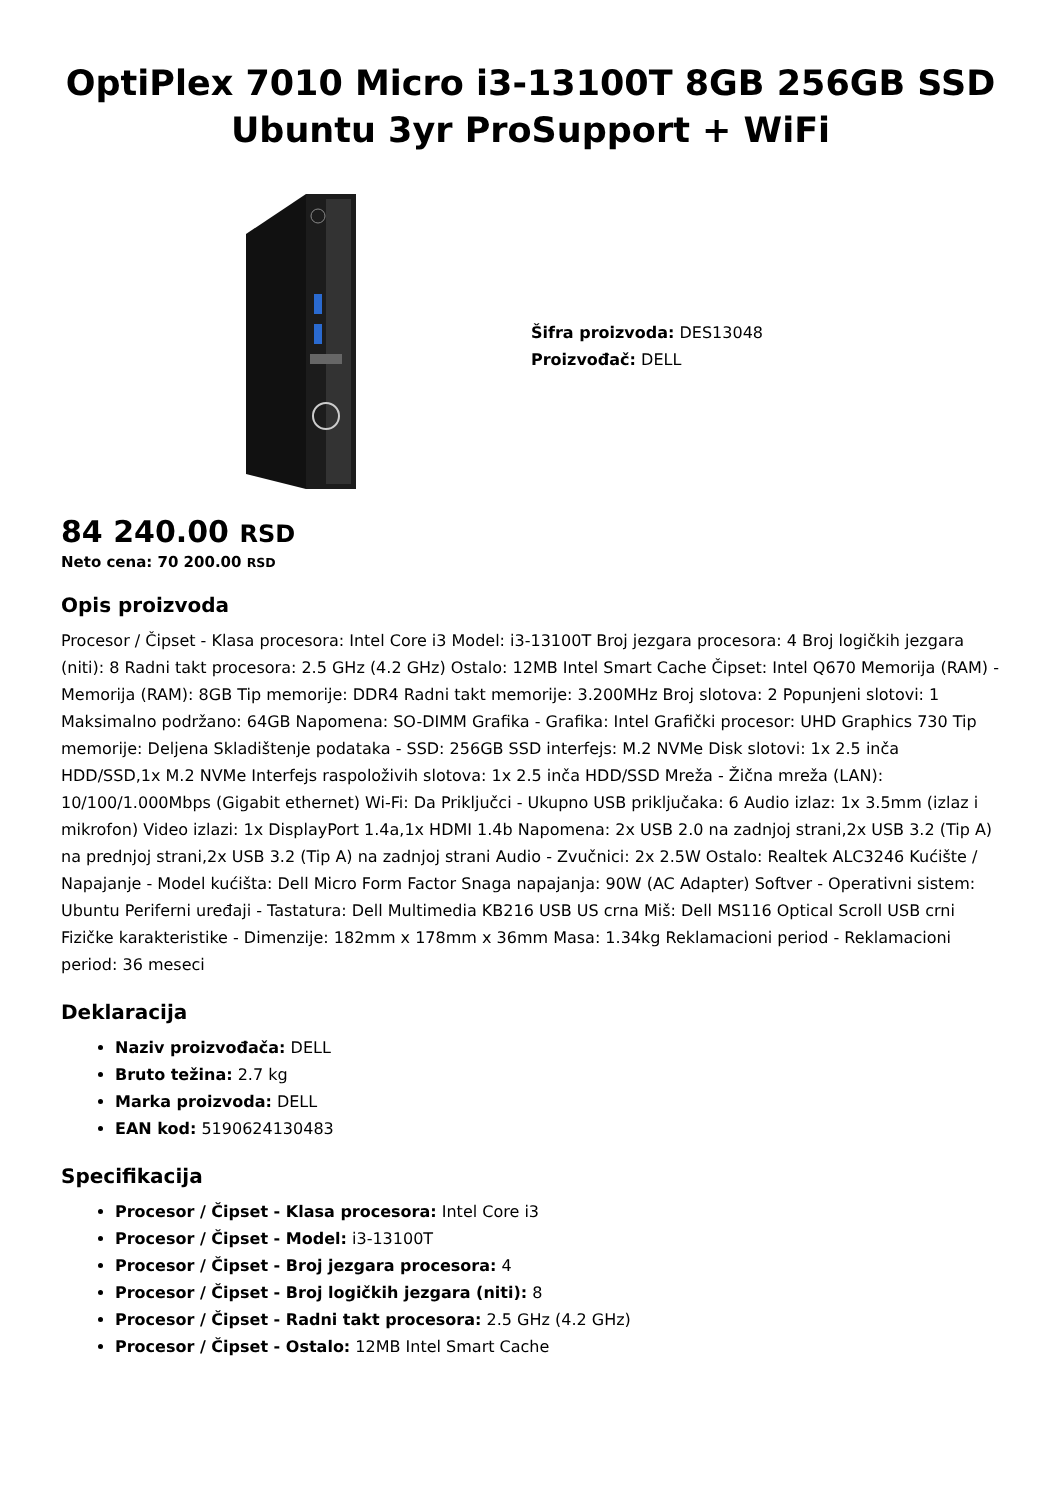OptiPlex 7010 Micro i3-13100T 8GB 256GB SSD Ubuntu 3yr ProSupport + WiFi
Šifra proizvoda: DES13048
Proizvođač: DELL
84 240.00 RSD
Neto cena: 70 200.00 RSD
Opis proizvoda
Procesor / Čipset - Klasa procesora: Intel Core i3 Model: i3-13100T Broj jezgara procesora: 4 Broj logičkih jezgara (niti): 8 Radni takt procesora: 2.5 GHz (4.2 GHz) Ostalo: 12MB Intel Smart Cache Čipset: Intel Q670 Memorija (RAM) - Memorija (RAM): 8GB Tip memorije: DDR4 Radni takt memorije: 3.200MHz Broj slotova: 2 Popunjeni slotovi: 1 Maksimalno podržano: 64GB Napomena: SO-DIMM Grafika - Grafika: Intel Grafički procesor: UHD Graphics 730 Tip memorije: Deljena Skladištenje podataka - SSD: 256GB SSD interfejs: M.2 NVMe Disk slotovi: 1x 2.5 inča HDD/SSD,1x M.2 NVMe Interfejs raspoloživih slotova: 1x 2.5 inča HDD/SSD Mreža - Žična mreža (LAN): 10/100/1.000Mbps (Gigabit ethernet) Wi-Fi: Da Priključci - Ukupno USB priključaka: 6 Audio izlaz: 1x 3.5mm (izlaz i mikrofon) Video izlazi: 1x DisplayPort 1.4a,1x HDMI 1.4b Napomena: 2x USB 2.0 na zadnjoj strani,2x USB 3.2 (Tip A) na prednjoj strani,2x USB 3.2 (Tip A) na zadnjoj strani Audio - Zvučnici: 2x 2.5W Ostalo: Realtek ALC3246 Kućište / Napajanje - Model kućišta: Dell Micro Form Factor Snaga napajanja: 90W (AC Adapter) Softver - Operativni sistem: Ubuntu Periferni uređaji - Tastatura: Dell Multimedia KB216 USB US crna Miš: Dell MS116 Optical Scroll USB crni Fizičke karakteristike - Dimenzije: 182mm x 178mm x 36mm Masa: 1.34kg Reklamacioni period - Reklamacioni period: 36 meseci
Deklaracija
Naziv proizvođača: DELL
Bruto težina: 2.7 kg
Marka proizvoda: DELL
EAN kod: 5190624130483
Specifikacija
Procesor / Čipset - Klasa procesora: Intel Core i3
Procesor / Čipset - Model: i3-13100T
Procesor / Čipset - Broj jezgara procesora: 4
Procesor / Čipset - Broj logičkih jezgara (niti): 8
Procesor / Čipset - Radni takt procesora: 2.5 GHz (4.2 GHz)
Procesor / Čipset - Ostalo: 12MB Intel Smart Cache